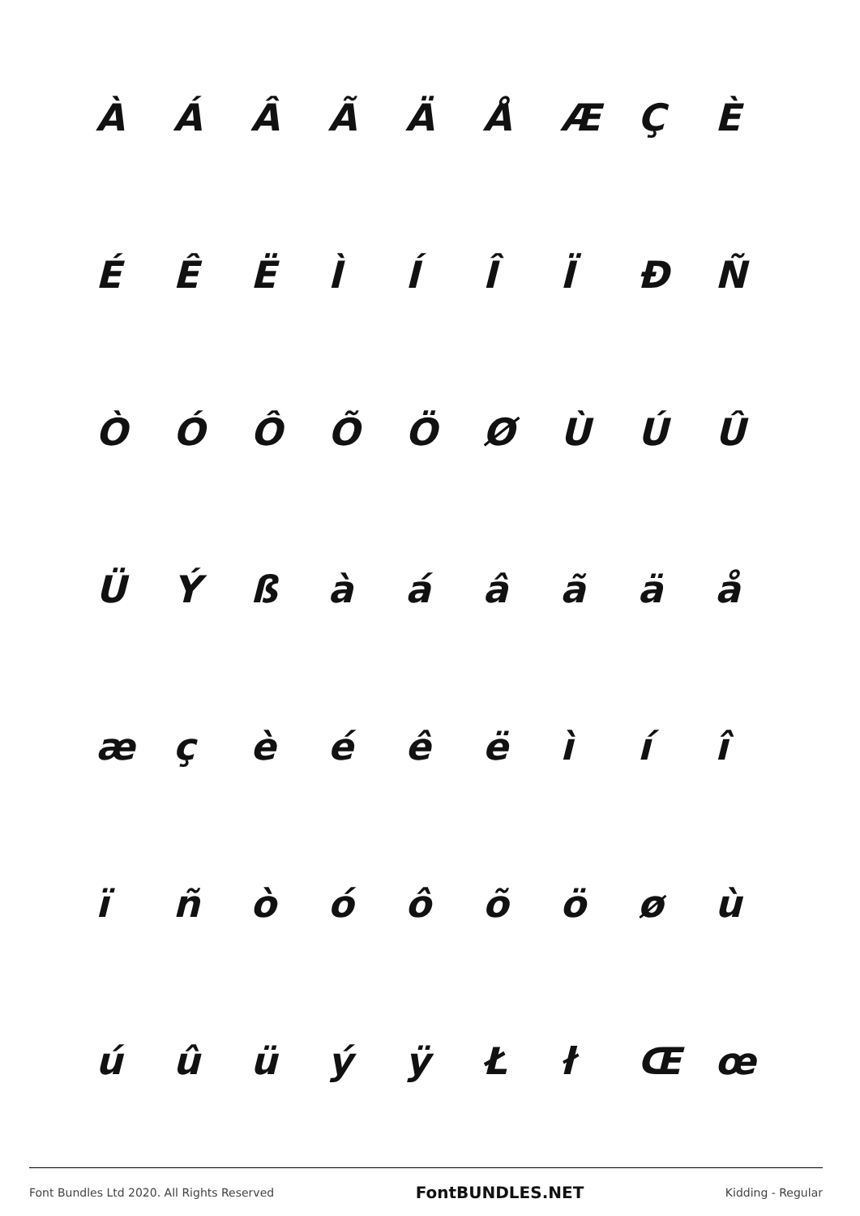À Á Â Ã Ä Å Æ Ç È
É Ê Ë Ì Í Î Ï Đ Ñ
Ò Ó Ô Õ Ö Ø Ù Ú Û
Ü Ý ß à á â ã ä å
æ ç è é ê ë ì í î
ï ñ ò ó ô õ ö ø ù
ú û ü ý ÿ Ł ł Œ œ
Font Bundles Ltd 2020. All Rights Reserved FontBUNDLES.NET Kidding - Regular